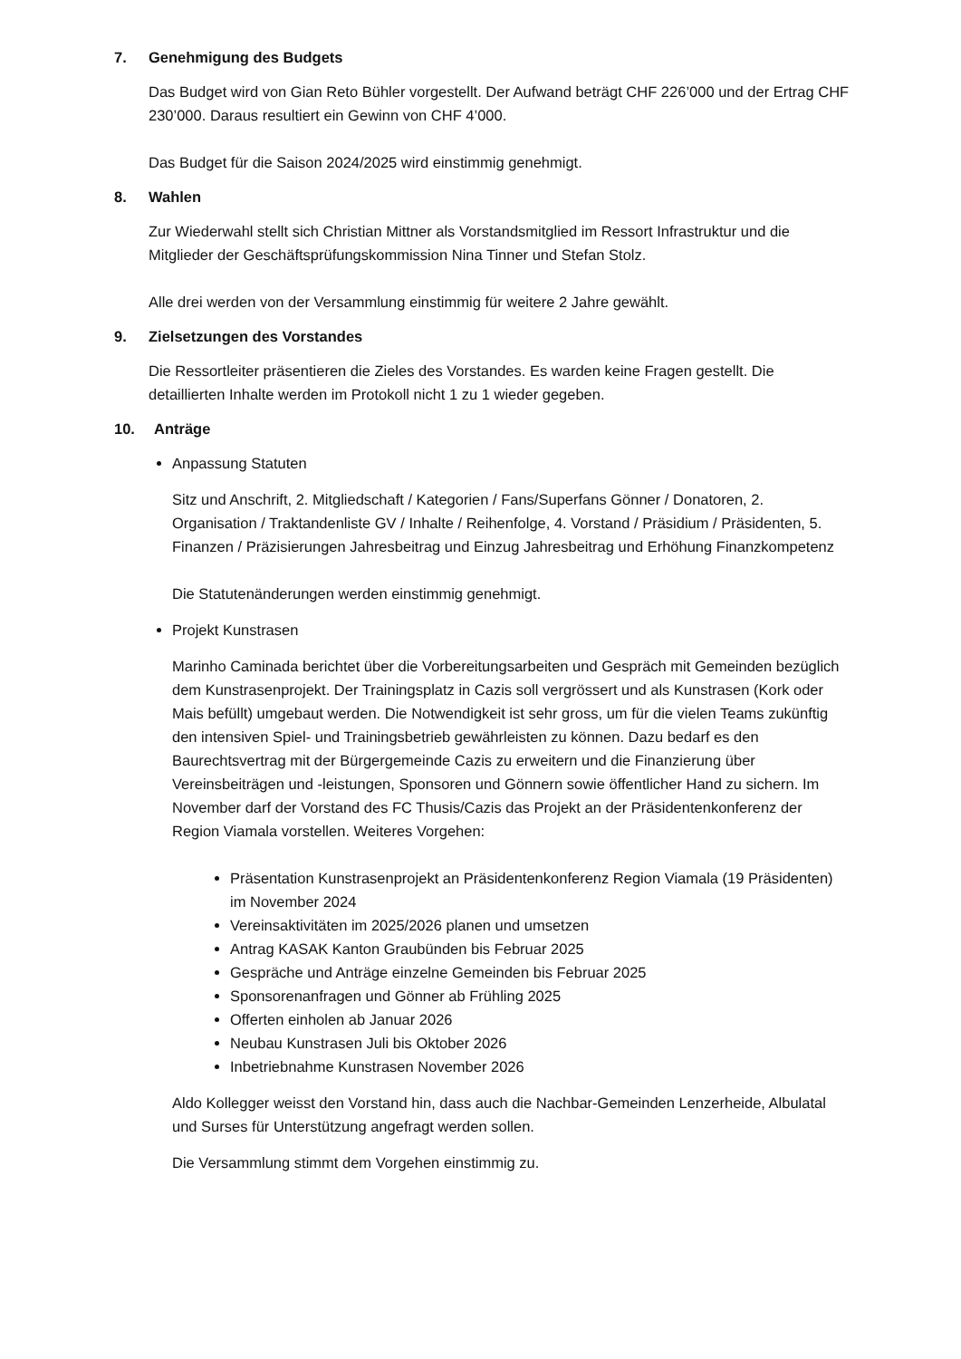7. Genehmigung des Budgets
Das Budget wird von Gian Reto Bühler vorgestellt. Der Aufwand beträgt CHF 226’000 und der Ertrag CHF 230’000. Daraus resultiert ein Gewinn von CHF 4’000.
Das Budget für die Saison 2024/2025 wird einstimmig genehmigt.
8. Wahlen
Zur Wiederwahl stellt sich Christian Mittner als Vorstandsmitglied im Ressort Infrastruktur und die Mitglieder der Geschäftsprüfungskommission Nina Tinner und Stefan Stolz.
Alle drei werden von der Versammlung einstimmig für weitere 2 Jahre gewählt.
9. Zielsetzungen des Vorstandes
Die Ressortleiter präsentieren die Zieles des Vorstandes. Es warden keine Fragen gestellt. Die detaillierten Inhalte werden im Protokoll nicht 1 zu 1 wieder gegeben.
10. Anträge
Anpassung Statuten
Sitz und Anschrift, 2. Mitgliedschaft / Kategorien / Fans/Superfans Gönner / Donatoren, 2. Organisation / Traktandenliste GV / Inhalte / Reihenfolge, 4. Vorstand / Präsidium / Präsidenten, 5. Finanzen / Präzisierungen Jahresbeitrag und Einzug Jahresbeitrag und Erhöhung Finanzkompetenz
Die Statutenänderungen werden einstimmig genehmigt.
Projekt Kunstrasen
Marinho Caminada berichtet über die Vorbereitungsarbeiten und Gespräch mit Gemeinden bezüglich dem Kunstrasenprojekt. Der Trainingsplatz in Cazis soll vergrössert und als Kunstrasen (Kork oder Mais befüllt) umgebaut werden. Die Notwendigkeit ist sehr gross, um für die vielen Teams zukünftig den intensiven Spiel- und Trainingsbetrieb gewährleisten zu können. Dazu bedarf es den Baurechtsvertrag mit der Bürgergemeinde Cazis zu erweitern und die Finanzierung über Vereinsbeiträgen und -leistungen, Sponsoren und Gönnern sowie öffentlicher Hand zu sichern. Im November darf der Vorstand des FC Thusis/Cazis das Projekt an der Präsidentenkonferenz der Region Viamala vorstellen. Weiteres Vorgehen:
Präsentation Kunstrasenprojekt an Präsidentenkonferenz Region Viamala (19 Präsidenten) im November 2024
Vereinsaktivitäten im 2025/2026 planen und umsetzen
Antrag KASAK Kanton Graubünden bis Februar 2025
Gespräche und Anträge einzelne Gemeinden bis Februar 2025
Sponsorenanfragen und Gönner ab Frühling 2025
Offerten einholen ab Januar 2026
Neubau Kunstrasen Juli bis Oktober 2026
Inbetriebnahme Kunstrasen November 2026
Aldo Kollegger weisst den Vorstand hin, dass auch die Nachbar-Gemeinden Lenzerheide, Albulatal und Surses für Unterstützung angefragt werden sollen.
Die Versammlung stimmt dem Vorgehen einstimmig zu.